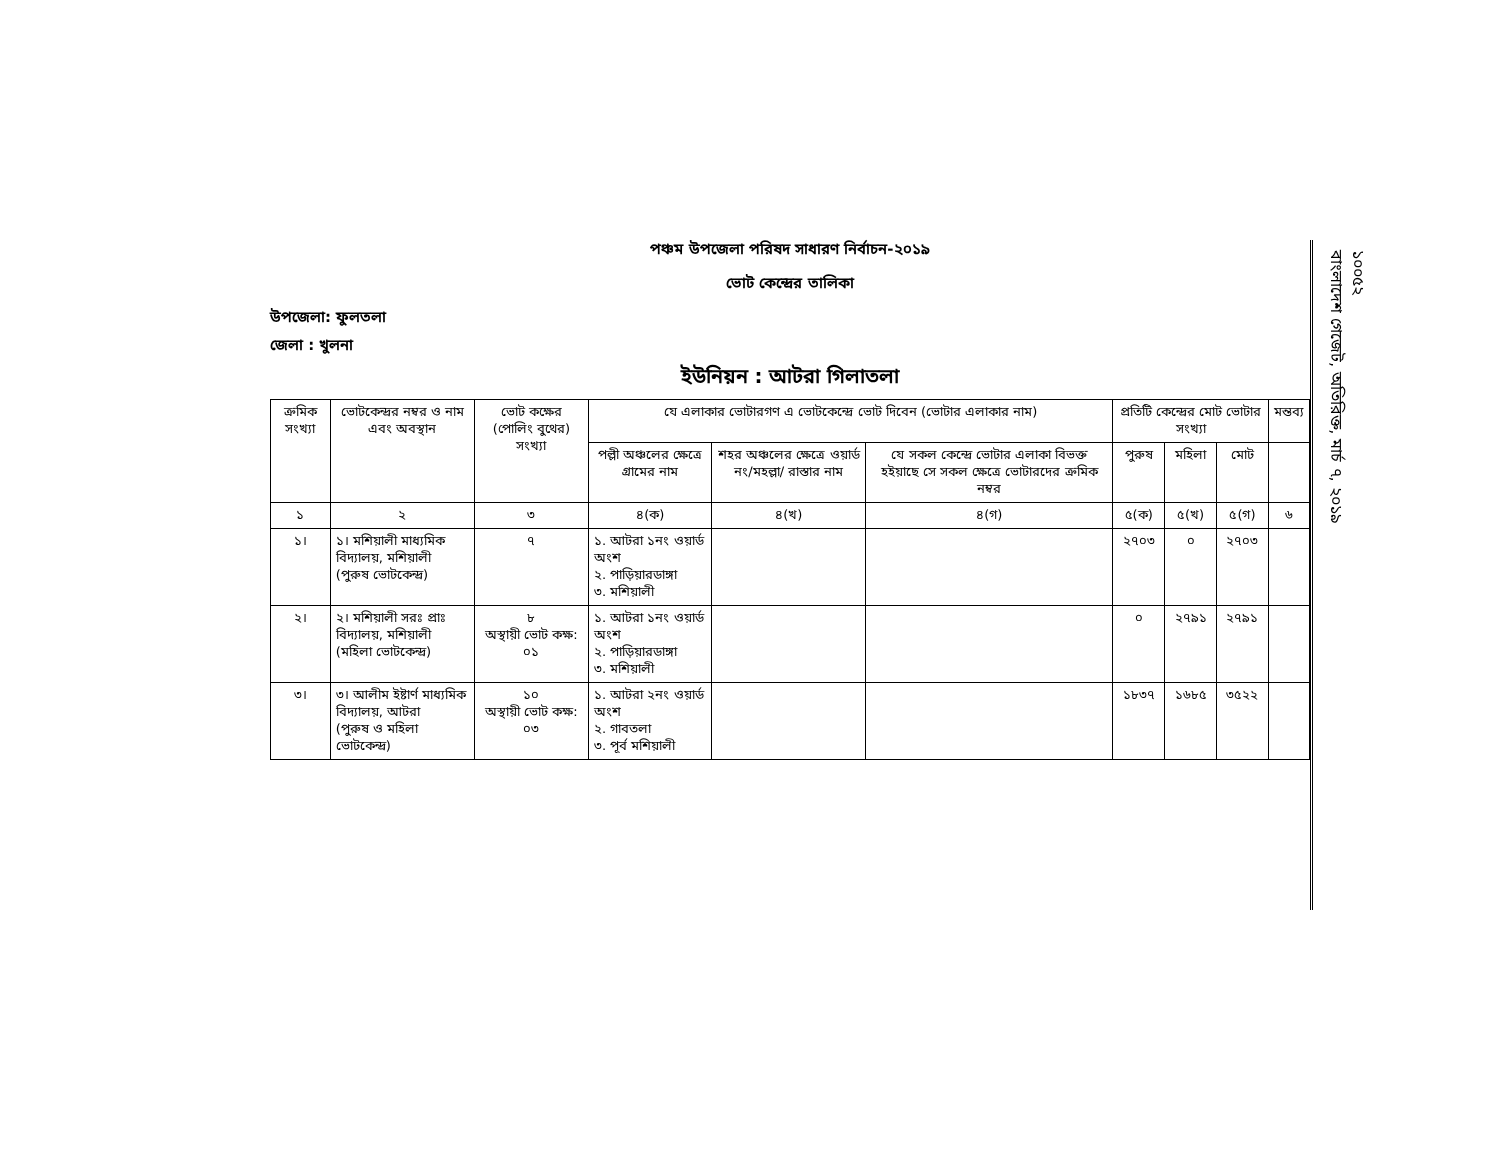পঞ্চম উপজেলা পরিষদ সাধারণ নির্বাচন-২০১৯
ভোট কেন্দ্রের তালিকা
উপজেলা: ফুলতলা
জেলা : খুলনা
ইউনিয়ন : আটরা গিলাতলা
| ক্রমিক সংখ্যা | ভোটকেন্দ্রর নম্বর ও নাম এবং অবস্থান | ভোট কক্ষের (পোলিং বুথের) সংখ্যা | যে এলাকার ভোটারগণ এ ভোটকেন্দ্রে ভোট দিবেন (ভোটার এলাকার নাম) | | | প্রতিটি কেন্দ্রের মোট ভোটার সংখ্যা | | | মন্তব্য |
| --- | --- | --- | --- | --- | --- | --- | --- | --- | --- |
| | | | পল্লী অঞ্চলের ক্ষেত্রে গ্রামের নাম | শহর অঞ্চলের ক্ষেত্রে ওয়ার্ড নং/মহল্লা/ রাস্তার নাম | যে সকল কেন্দ্রে ভোটার এলাকা বিভক্ত হইয়াছে সে সকল ক্ষেত্রে ভোটারদের ক্রমিক নম্বর | পুরুষ | মহিলা | মোট | |
| ১ | ২ | ৩ | ৪(ক) | ৪(খ) | ৪(গ) | ৫(ক) | ৫(খ) | ৫(গ) | ৬ |
| ১। | ১। মশিয়ালী মাধ্যমিক বিদ্যালয়, মশিয়ালী (পুরুষ ভোটকেন্দ্র) | ৭ | ১. আটরা ১নং ওয়ার্ড অংশ ২. পাড়িয়ারডাঙ্গা ৩. মশিয়ালী | | | ২৭০৩ | ০ | ২৭০৩ | |
| ২। | ২। মশিয়ালী সরঃ প্রাঃ বিদ্যালয়, মশিয়ালী (মহিলা ভোটকেন্দ্র) | ৮ অস্থায়ী ভোট কক্ষ: ০১ | ১. আটরা ১নং ওয়ার্ড অংশ ২. পাড়িয়ারডাঙ্গা ৩. মশিয়ালী | | | ০ | ২৭৯১ | ২৭৯১ | |
| ৩। | ৩। আলীম ইষ্টার্ণ মাধ্যমিক বিদ্যালয়, আটরা (পুরুষ ও মহিলা ভোটকেন্দ্র) | ১০ অস্থায়ী ভোট কক্ষ: ০৩ | ১. আটরা ২নং ওয়ার্ড অংশ ২. গাবতলা ৩. পূর্ব মশিয়ালী | | | ১৮৩৭ | ১৬৮৫ | ৩৫২২ | |
১০০৫২
বাংলাদেশ গেজেট, অতিরিক্ত, মার্চ ৭, ২০১৯